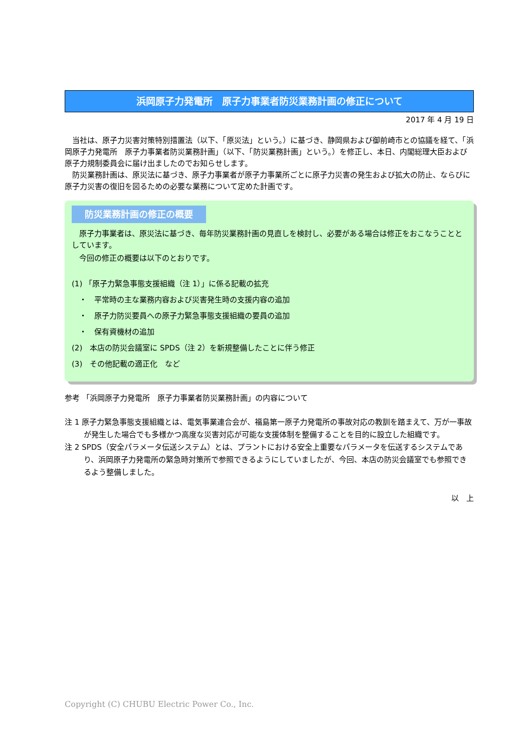浜岡原子力発電所　原子力事業者防災業務計画の修正について
2017 年 4 月 19 日
　当社は、原子力災害対策特別措置法（以下、「原災法」という。）に基づき、静岡県および御前崎市との協議を経て、「浜岡原子力発電所　原子力事業者防災業務計画」（以下、「防災業務計画」という。）を修正し、本日、内閣総理大臣および原子力規制委員会に届け出ましたのでお知らせします。
　防災業務計画は、原災法に基づき、原子力事業者が原子力事業所ごとに原子力災害の発生および拡大の防止、ならびに原子力災害の復旧を図るための必要な業務について定めた計画です。
防災業務計画の修正の概要
　原子力事業者は、原災法に基づき、毎年防災業務計画の見直しを検討し、必要がある場合は修正をおこなうこととしています。
　今回の修正の概要は以下のとおりです。
(1) 「原子力緊急事態支援組織（注 1）」に係る記載の拡充
　・　平常時の主な業務内容および災害発生時の支援内容の追加
　・　原子力防災要員への原子力緊急事態支援組織の要員の追加
　・　保有資機材の追加
(2)　本店の防災会議室に SPDS（注 2）を新規整備したことに伴う修正
(3)　その他記載の適正化　など
参考 「浜岡原子力発電所　原子力事業者防災業務計画」の内容について
注 1 原子力緊急事態支援組織とは、電気事業連合会が、福島第一原子力発電所の事故対応の教訓を踏まえて、万が一事故が発生した場合でも多様かつ高度な災害対応が可能な支援体制を整備することを目的に設立した組織です。
注 2 SPDS（安全パラメータ伝送システム）とは、プラントにおける安全上重要なパラメータを伝送するシステムであり、浜岡原子力発電所の緊急時対策所で参照できるようにしていましたが、今回、本店の防災会議室でも参照できるよう整備しました。
以　上
Copyright (C) CHUBU Electric Power Co., Inc.